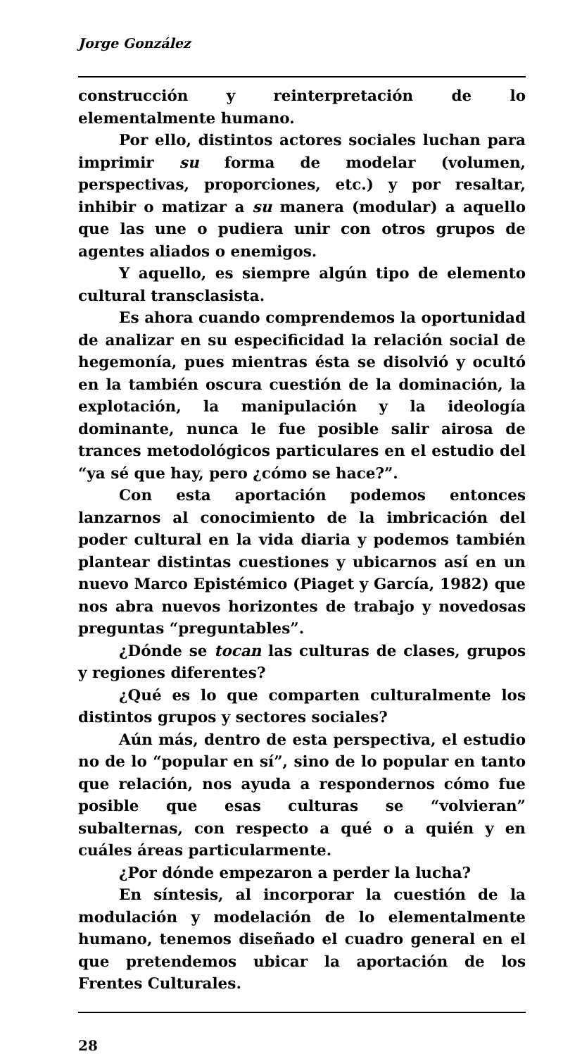Jorge González
construcción y reinterpretación de lo elementalmente humano.
Por ello, distintos actores sociales luchan para imprimir su forma de modelar (volumen, perspectivas, proporciones, etc.) y por resaltar, inhibir o matizar a su manera (modular) a aquello que las une o pudiera unir con otros grupos de agentes aliados o enemigos.
Y aquello, es siempre algún tipo de elemento cultural transclasista.
Es ahora cuando comprendemos la oportunidad de analizar en su especificidad la relación social de hegemonía, pues mientras ésta se disolvió y ocultó en la también oscura cuestión de la dominación, la explotación, la manipulación y la ideología dominante, nunca le fue posible salir airosa de trances metodológicos particulares en el estudio del “ya sé que hay, pero ¿cómo se hace?”.
Con esta aportación podemos entonces lanzarnos al conocimiento de la imbricación del poder cultural en la vida diaria y podemos también plantear distintas cuestiones y ubicarnos así en un nuevo Marco Epistémico (Piaget y García, 1982) que nos abra nuevos horizontes de trabajo y novedosas preguntas “preguntables”.
¿Dónde se tocan las culturas de clases, grupos y regiones diferentes?
¿Qué es lo que comparten culturalmente los distintos grupos y sectores sociales?
Aún más, dentro de esta perspectiva, el estudio no de lo “popular en sí”, sino de lo popular en tanto que relación, nos ayuda a respondernos cómo fue posible que esas culturas se “volvieran” subalternas, con respecto a qué o a quién y en cuáles áreas particularmente.
¿Por dónde empezaron a perder la lucha?
En síntesis, al incorporar la cuestión de la modulación y modelación de lo elementalmente humano, tenemos diseñado el cuadro general en el que pretendemos ubicar la aportación de los Frentes Culturales.
28